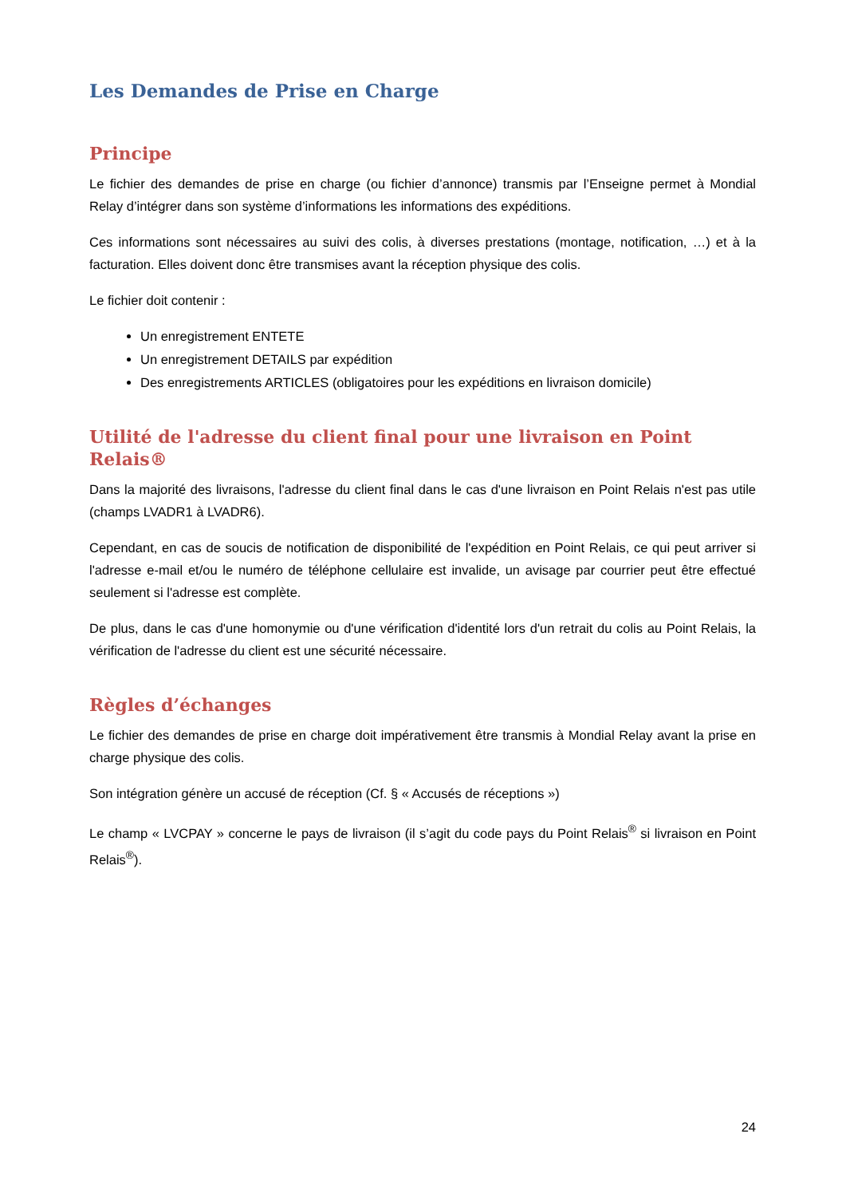Les Demandes de Prise en Charge
Principe
Le fichier des demandes de prise en charge (ou fichier d’annonce) transmis par l’Enseigne permet à Mondial Relay d’intégrer dans son système d’informations les informations des expéditions.
Ces informations sont nécessaires au suivi des colis, à diverses prestations (montage, notification, …) et à la facturation. Elles doivent donc être transmises avant la réception physique des colis.
Le fichier doit contenir :
Un enregistrement ENTETE
Un enregistrement DETAILS par expédition
Des enregistrements ARTICLES (obligatoires pour les expéditions en livraison domicile)
Utilité de l'adresse du client final pour une livraison en Point Relais®
Dans la majorité des livraisons, l'adresse du client final dans le cas d'une livraison en Point Relais n'est pas utile (champs LVADR1 à LVADR6).
Cependant, en cas de soucis de notification de disponibilité de l'expédition en Point Relais, ce qui peut arriver si l'adresse e-mail et/ou le numéro de téléphone cellulaire est invalide, un avisage par courrier peut être effectué seulement si l'adresse est complète.
De plus, dans le cas d'une homonymie ou d'une vérification d'identité lors d'un retrait du colis au Point Relais, la vérification de l'adresse du client est une sécurité nécessaire.
Règles d’échanges
Le fichier des demandes de prise en charge doit impérativement être transmis à Mondial Relay avant la prise en charge physique des colis.
Son intégration génère un accusé de réception (Cf. § « Accusés de réceptions »)
Le champ « LVCPAY » concerne le pays de livraison (il s’agit du code pays du Point Relais<sup>®</sup> si livraison en Point Relais<sup>®</sup>).
24